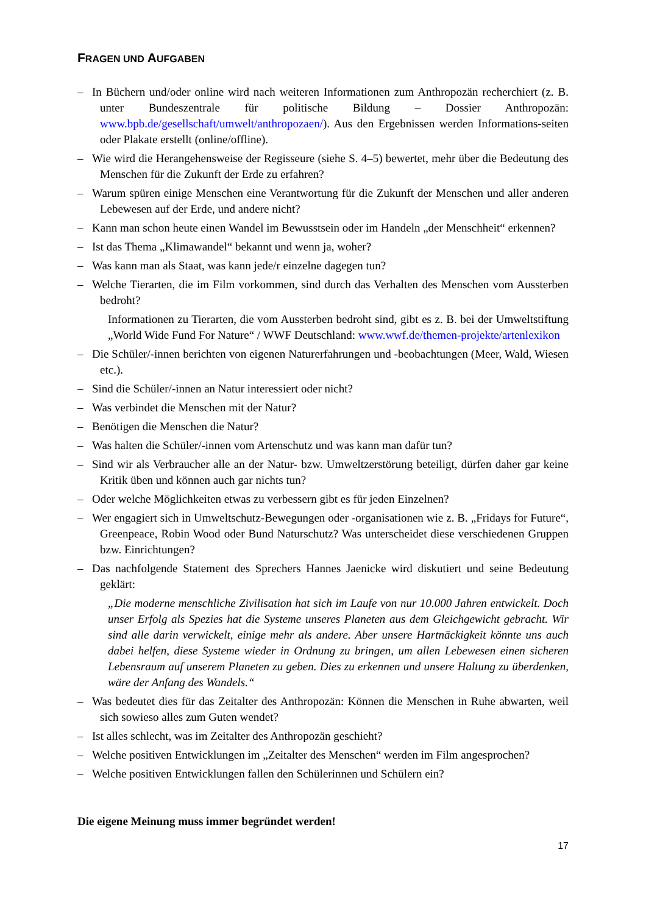FRAGEN UND AUFGABEN
– In Büchern und/oder online wird nach weiteren Informationen zum Anthropozän recherchiert (z. B. unter Bundeszentrale für politische Bildung – Dossier Anthropozän: www.bpb.de/gesellschaft/umwelt/anthropozaen/). Aus den Ergebnissen werden Informations-seiten oder Plakate erstellt (online/offline).
– Wie wird die Herangehensweise der Regisseure (siehe S. 4–5) bewertet, mehr über die Bedeutung des Menschen für die Zukunft der Erde zu erfahren?
– Warum spüren einige Menschen eine Verantwortung für die Zukunft der Menschen und aller anderen Lebewesen auf der Erde, und andere nicht?
– Kann man schon heute einen Wandel im Bewusstsein oder im Handeln „der Menschheit“ erkennen?
– Ist das Thema „Klimawandel“ bekannt und wenn ja, woher?
– Was kann man als Staat, was kann jede/r einzelne dagegen tun?
– Welche Tierarten, die im Film vorkommen, sind durch das Verhalten des Menschen vom Aussterben bedroht?
Informationen zu Tierarten, die vom Aussterben bedroht sind, gibt es z. B. bei der Umweltstiftung „World Wide Fund For Nature“ / WWF Deutschland: www.wwf.de/themen-projekte/artenlexikon
– Die Schüler/-innen berichten von eigenen Naturerfahrungen und -beobachtungen (Meer, Wald, Wiesen etc.).
– Sind die Schüler/-innen an Natur interessiert oder nicht?
– Was verbindet die Menschen mit der Natur?
– Benötigen die Menschen die Natur?
– Was halten die Schüler/-innen vom Artenschutz und was kann man dafür tun?
– Sind wir als Verbraucher alle an der Natur- bzw. Umweltzerstörung beteiligt, dürfen daher gar keine Kritik üben und können auch gar nichts tun?
– Oder welche Möglichkeiten etwas zu verbessern gibt es für jeden Einzelnen?
– Wer engagiert sich in Umweltschutz-Bewegungen oder -organisationen wie z. B. „Fridays for Future“, Greenpeace, Robin Wood oder Bund Naturschutz? Was unterscheidet diese verschiedenen Gruppen bzw. Einrichtungen?
– Das nachfolgende Statement des Sprechers Hannes Jaenicke wird diskutiert und seine Bedeutung geklärt:
„Die moderne menschliche Zivilisation hat sich im Laufe von nur 10.000 Jahren entwickelt. Doch unser Erfolg als Spezies hat die Systeme unseres Planeten aus dem Gleichgewicht gebracht. Wir sind alle darin verwickelt, einige mehr als andere. Aber unsere Hartnäckigkeit könnte uns auch dabei helfen, diese Systeme wieder in Ordnung zu bringen, um allen Lebewesen einen sicheren Lebensraum auf unserem Planeten zu geben. Dies zu erkennen und unsere Haltung zu überdenken, wäre der Anfang des Wandels.“
– Was bedeutet dies für das Zeitalter des Anthropozän: Können die Menschen in Ruhe abwarten, weil sich sowieso alles zum Guten wendet?
– Ist alles schlecht, was im Zeitalter des Anthropozän geschieht?
– Welche positiven Entwicklungen im „Zeitalter des Menschen“ werden im Film angesprochen?
– Welche positiven Entwicklungen fallen den Schülerinnen und Schülern ein?
Die eigene Meinung muss immer begründet werden!
17